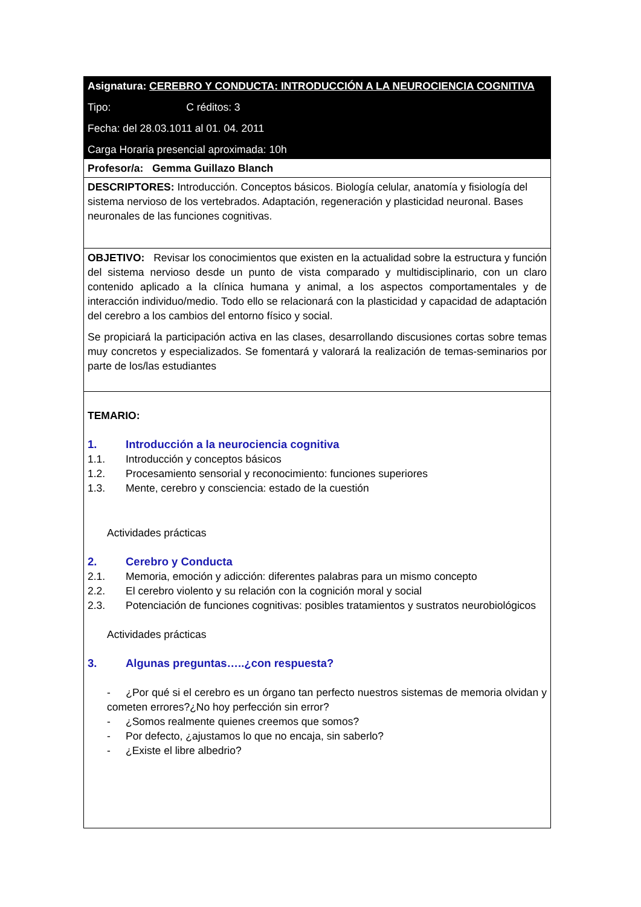| Asignatura: CEREBRO Y CONDUCTA: INTRODUCCIÓN A LA NEUROCIENCIA COGNITIVA Tipo: C réditos: 3 Fecha: del 28.03.1011 al 01. 04. 2011 Carga Horaria presencial aproximada: 10h |
| Profesor/a: Gemma Guillazo Blanch |
| DESCRIPTORES: Introducción. Conceptos básicos. Biología celular, anatomía y fisiología del sistema nervioso de los vertebrados. Adaptación, regeneración y plasticidad neuronal. Bases neuronales de las funciones cognitivas. |
| OBJETIVO: Revisar los conocimientos que existen en la actualidad sobre la estructura y función del sistema nervioso desde un punto de vista comparado y multidisciplinario, con un claro contenido aplicado a la clínica humana y animal, a los aspectos comportamentales y de interacción individuo/medio. Todo ello se relacionará con la plasticidad y capacidad de adaptación del cerebro a los cambios del entorno físico y social. Se propiciará la participación activa en las clases, desarrollando discusiones cortas sobre temas muy concretos y especializados. Se fomentará y valorará la realización de temas-seminarios por parte de los/las estudiantes |
| TEMARIO: 1. Introducción a la neurociencia cognitiva 1.1. Introducción y conceptos básicos 1.2. Procesamiento sensorial y reconocimiento: funciones superiores 1.3. Mente, cerebro y consciencia: estado de la cuestión Actividades prácticas 2. Cerebro y Conducta 2.1. Memoria, emoción y adicción: diferentes palabras para un mismo concepto 2.2. El cerebro violento y su relación con la cognición moral y social 2.3. Potenciación de funciones cognitivas: posibles tratamientos y sustratos neurobiológicos Actividades prácticas 3. Algunas preguntas…..¿con respuesta? - ¿Por qué si el cerebro es un órgano tan perfecto nuestros sistemas de memoria olvidan y cometen errores?¿No hoy perfección sin error? - ¿Somos realmente quienes creemos que somos? - Por defecto, ¿ajustamos lo que no encaja, sin saberlo? - ¿Existe el libre albedrio? |